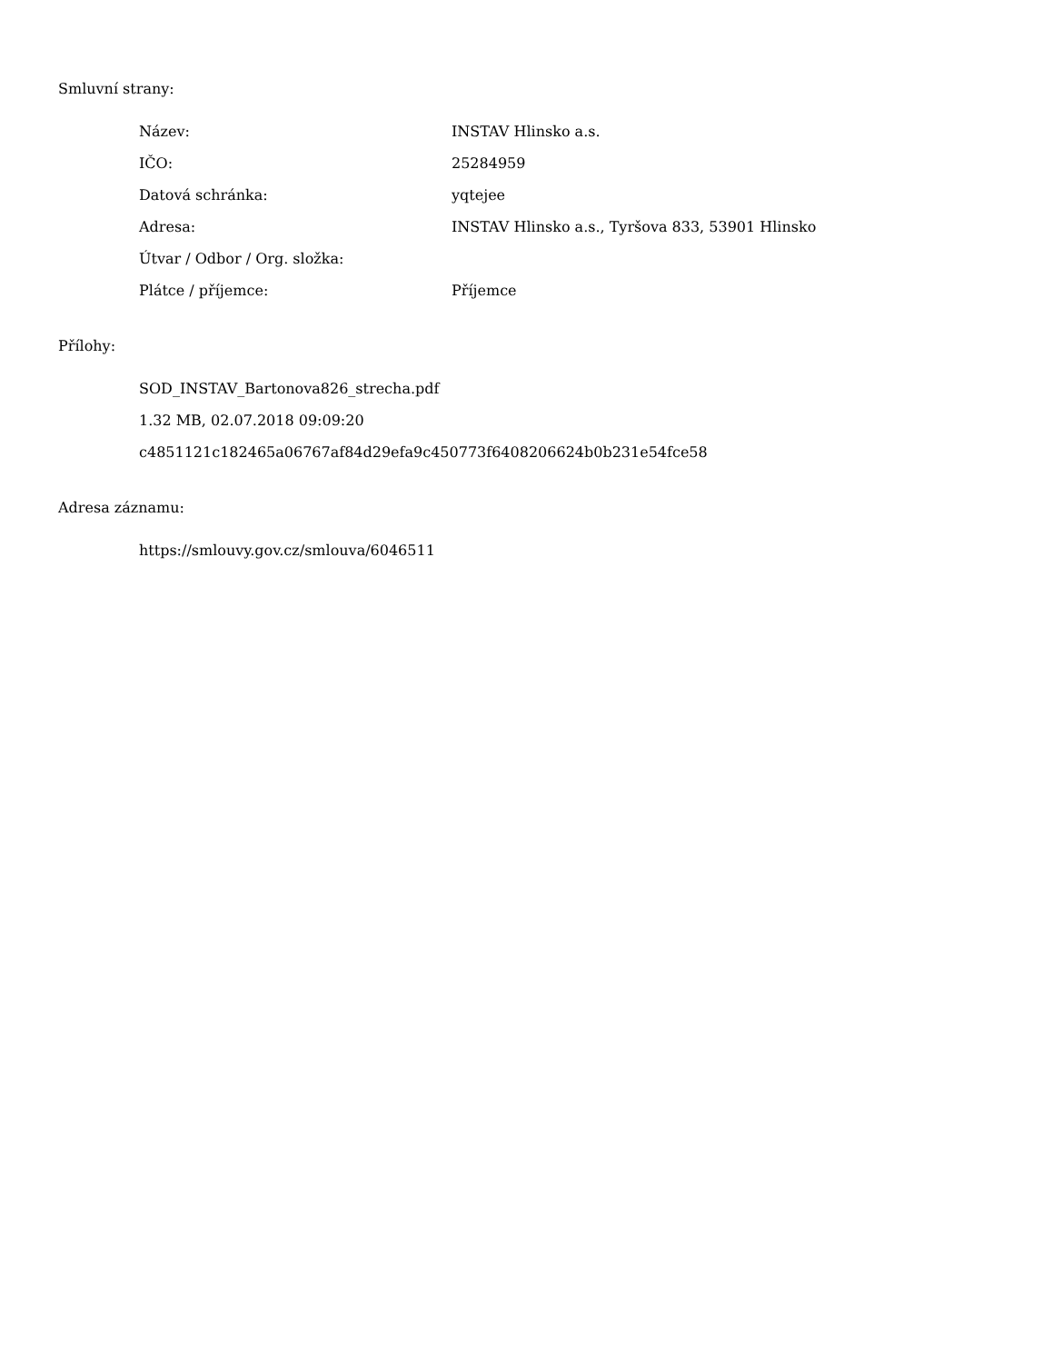Smluvní strany:
| Název: | INSTAV Hlinsko a.s. |
| IČO: | 25284959 |
| Datová schránka: | yqtejee |
| Adresa: | INSTAV Hlinsko a.s., Tyršova 833, 53901 Hlinsko |
| Útvar / Odbor / Org. složka: | |
| Plátce / příjemce: | Příjemce |
Přílohy:
SOD_INSTAV_Bartonova826_strecha.pdf
1.32 MB, 02.07.2018 09:09:20
c4851121c182465a06767af84d29efa9c450773f6408206624b0b231e54fce58
Adresa záznamu:
https://smlouvy.gov.cz/smlouva/6046511